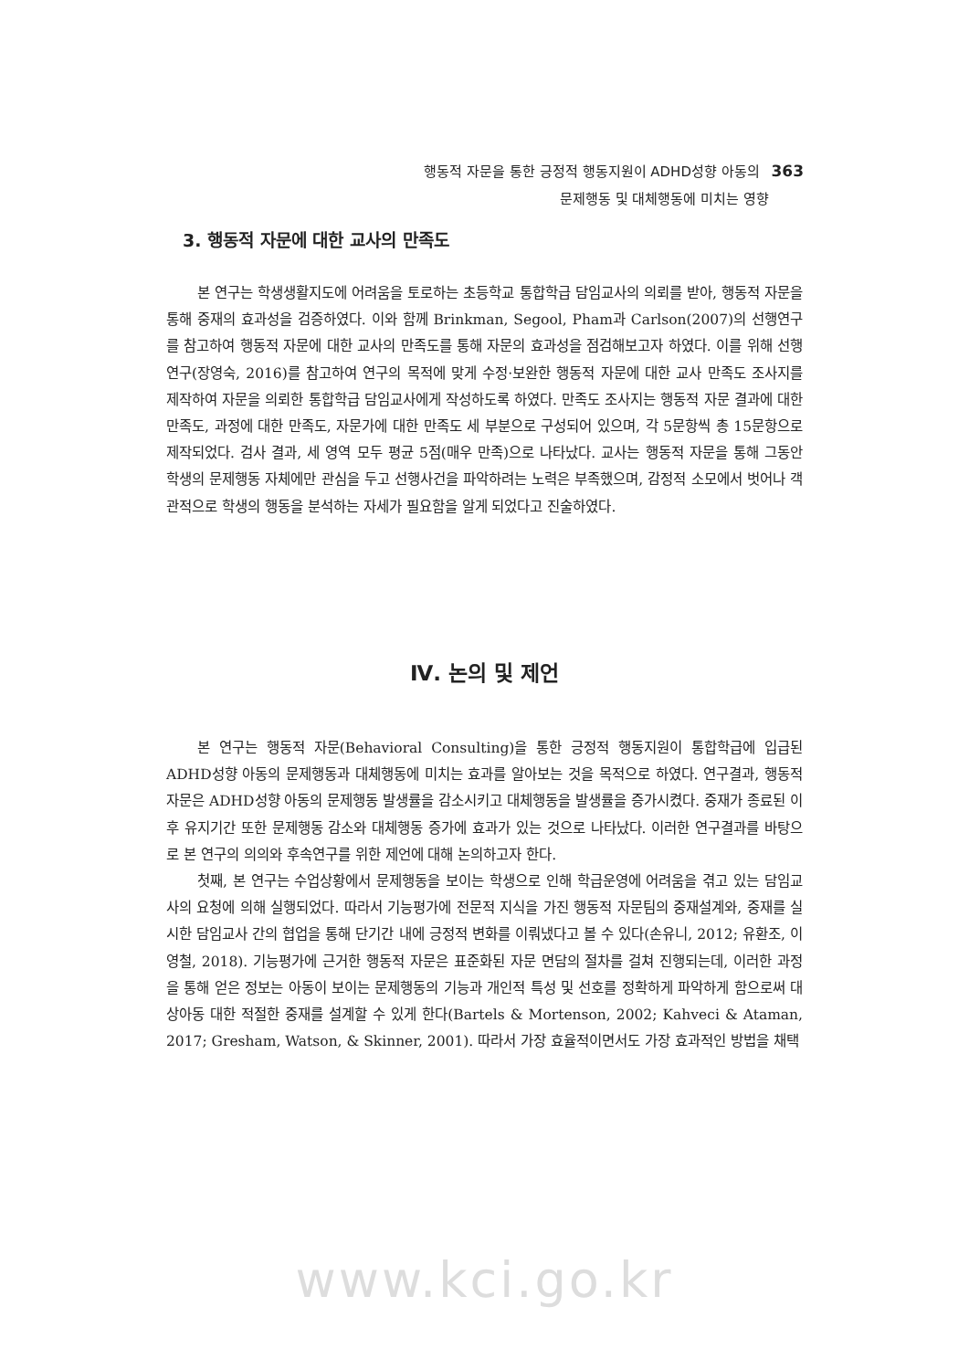행동적 자문을 통한 긍정적 행동지원이 ADHD성향 아동의 363
문제행동 및 대체행동에 미치는 영향
3. 행동적 자문에 대한 교사의 만족도
본 연구는 학생생활지도에 어려움을 토로하는 초등학교 통합학급 담임교사의 의뢰를 받아, 행동적 자문을 통해 중재의 효과성을 검증하였다. 이와 함께 Brinkman, Segool, Pham과 Carlson(2007)의 선행연구를 참고하여 행동적 자문에 대한 교사의 만족도를 통해 자문의 효과성을 점검해보고자 하였다. 이를 위해 선행연구(장영숙, 2016)를 참고하여 연구의 목적에 맞게 수정·보완한 행동적 자문에 대한 교사 만족도 조사지를 제작하여 자문을 의뢰한 통합학급 담임교사에게 작성하도록 하였다. 만족도 조사지는 행동적 자문 결과에 대한 만족도, 과정에 대한 만족도, 자문가에 대한 만족도 세 부분으로 구성되어 있으며, 각 5문항씩 총 15문항으로 제작되었다. 검사 결과, 세 영역 모두 평균 5점(매우 만족)으로 나타났다. 교사는 행동적 자문을 통해 그동안 학생의 문제행동 자체에만 관심을 두고 선행사건을 파악하려는 노력은 부족했으며, 감정적 소모에서 벗어나 객관적으로 학생의 행동을 분석하는 자세가 필요함을 알게 되었다고 진술하였다.
Ⅳ. 논의 및 제언
본 연구는 행동적 자문(Behavioral Consulting)을 통한 긍정적 행동지원이 통합학급에 입급된 ADHD성향 아동의 문제행동과 대체행동에 미치는 효과를 알아보는 것을 목적으로 하였다. 연구결과, 행동적 자문은 ADHD성향 아동의 문제행동 발생률을 감소시키고 대체행동을 발생률을 증가시켰다. 중재가 종료된 이후 유지기간 또한 문제행동 감소와 대체행동 증가에 효과가 있는 것으로 나타났다. 이러한 연구결과를 바탕으로 본 연구의 의의와 후속연구를 위한 제언에 대해 논의하고자 한다.
첫째, 본 연구는 수업상황에서 문제행동을 보이는 학생으로 인해 학급운영에 어려움을 겪고 있는 담임교사의 요청에 의해 실행되었다. 따라서 기능평가에 전문적 지식을 가진 행동적 자문팀의 중재설계와, 중재를 실시한 담임교사 간의 협업을 통해 단기간 내에 긍정적 변화를 이뤄냈다고 볼 수 있다(손유니, 2012; 유환조, 이영철, 2018). 기능평가에 근거한 행동적 자문은 표준화된 자문 면담의 절차를 걸쳐 진행되는데, 이러한 과정을 통해 얻은 정보는 아동이 보이는 문제행동의 기능과 개인적 특성 및 선호를 정확하게 파악하게 함으로써 대상아동 대한 적절한 중재를 설계할 수 있게 한다(Bartels & Mortenson, 2002; Kahveci & Ataman, 2017; Gresham, Watson, & Skinner, 2001). 따라서 가장 효율적이면서도 가장 효과적인 방법을 채택
www.kci.go.kr